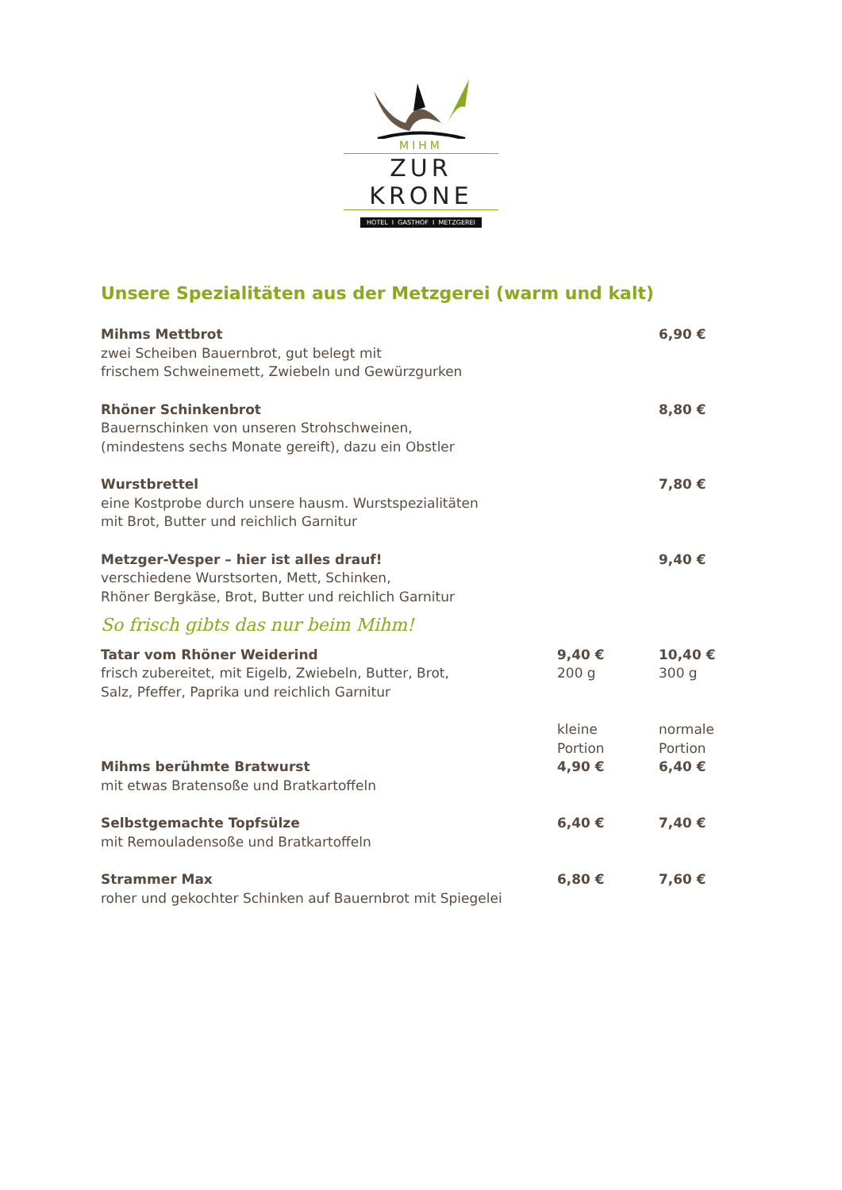MIHM
ZUR KRONE
HOTEL I GASTHOF I METZGEREI
Unsere Spezialitäten aus der Metzgerei (warm und kalt)
| Mihms Mettbrot zwei Scheiben Bauernbrot, gut belegt mit frischem Schweinemett, Zwiebeln und Gewürzgurken | | 6,90 € |
| Rhöner Schinkenbrot Bauernschinken von unseren Strohschweinen, (mindestens sechs Monate gereift), dazu ein Obstler | | 8,80 € |
| Wurstbrettel eine Kostprobe durch unsere hausm. Wurstspezialitäten mit Brot, Butter und reichlich Garnitur | | 7,80 € |
| Metzger-Vesper – hier ist alles drauf! verschiedene Wurstsorten, Mett, Schinken, Rhöner Bergkäse, Brot, Butter und reichlich Garnitur | | 9,40 € |
| So frisch gibts das nur beim Mihm! | | |
| Tatar vom Rhöner Weiderind frisch zubereitet, mit Eigelb, Zwiebeln, Butter, Brot, Salz, Pfeffer, Paprika und reichlich Garnitur | 9,40 € 200 g | 10,40 € 300 g |
| Mihms berühmte Bratwurst mit etwas Bratensoße und Bratkartoffeln | kleine Portion 4,90 € | normale Portion 6,40 € |
| Selbstgemachte Topfsülze mit Remouladensoße und Bratkartoffeln | 6,40 € | 7,40 € |
| Strammer Max roher und gekochter Schinken auf Bauernbrot mit Spiegelei | 6,80 € | 7,60 € |